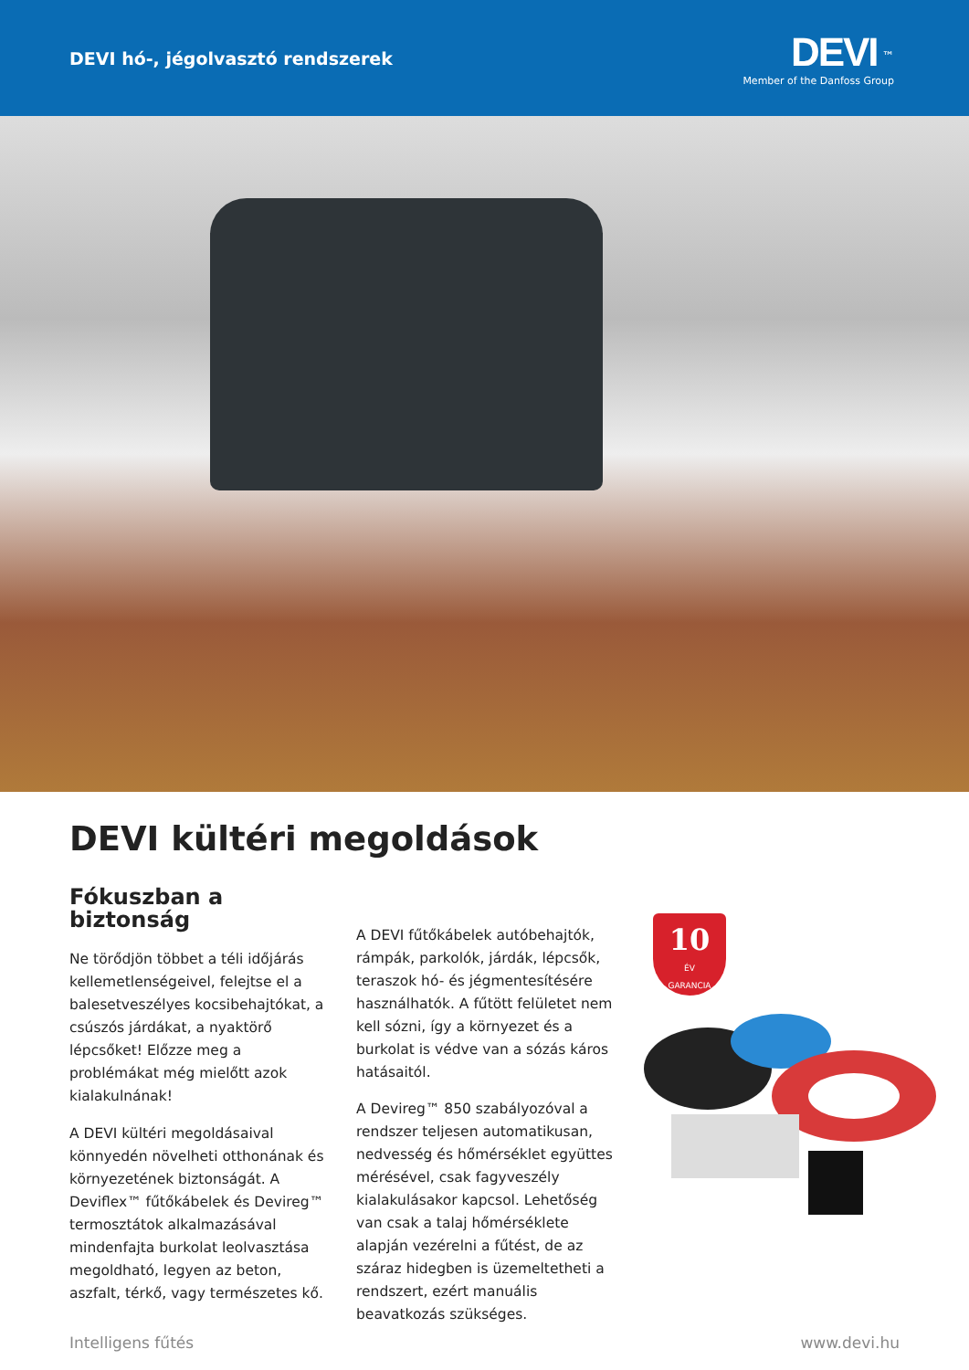DEVI hó-, jégolvasztó rendszerek
DEVI <sup>™</sup>
Member of the Danfoss Group
DEVI kültéri megoldások
Fókuszban a biztonság
Ne törődjön többet a téli időjárás kellemetlenségeivel, felejtse el a balesetveszélyes kocsibehajtókat, a csúszós járdákat, a nyaktörő lépcsőket! Előzze meg a problémákat még mielőtt azok kialakulnának!
A DEVI kültéri megoldásaival könnyedén növelheti otthonának és környezetének biztonságát. A Deviflex™ fűtőkábelek és Devireg™ termosztátok alkalmazásával mindenfajta burkolat leolvasztása megoldható, legyen az beton, aszfalt, térkő, vagy természetes kő.
A DEVI fűtőkábelek autóbehajtók, rámpák, parkolók, járdák, lépcsők, teraszok hó- és jégmentesítésére használhatók. A fűtött felületet nem kell sózni, így a környezet és a burkolat is védve van a sózás káros hatásaitól.
A Devireg™ 850 szabályozóval a rendszer teljesen automatikusan, nedvesség és hőmérséklet együttes mérésével, csak fagyveszély kialakulásakor kapcsol. Lehetőség van csak a talaj hőmérséklete alapján vezérelni a fűtést, de az száraz hidegben is üzemeltetheti a rendszert, ezért manuális beavatkozás szükséges.
10
ÉV
GARANCIA
Intelligens fűtés www.devi.hu